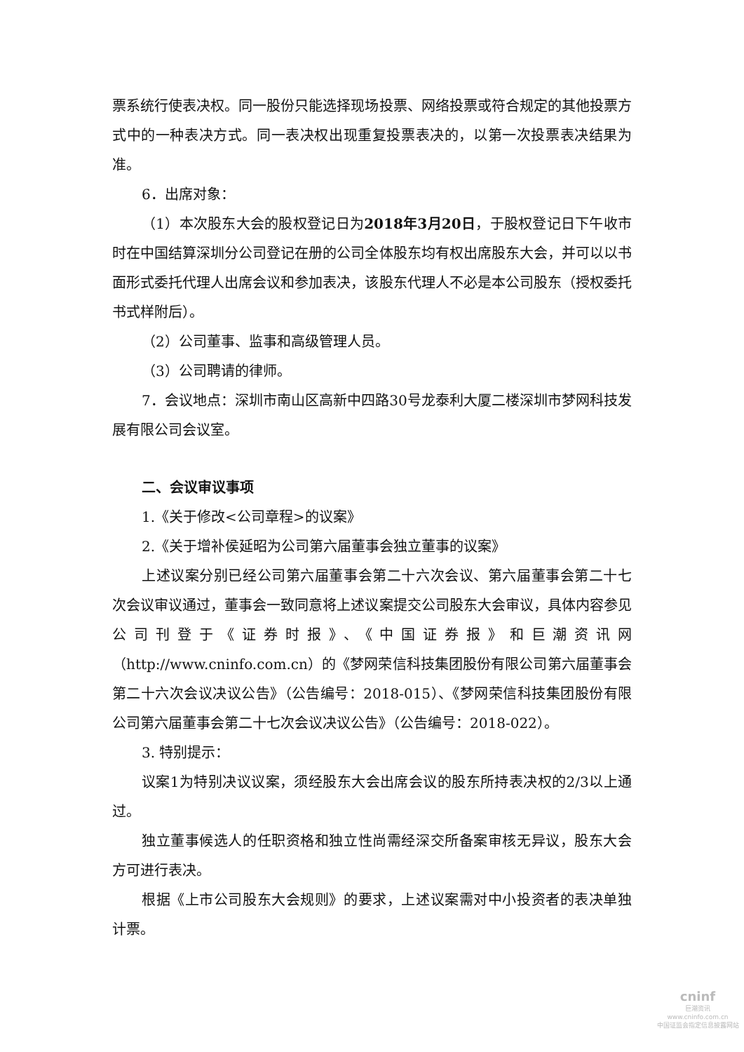票系统行使表决权。同一股份只能选择现场投票、网络投票或符合规定的其他投票方式中的一种表决方式。同一表决权出现重复投票表决的，以第一次投票表决结果为准。
6．出席对象：
（1）本次股东大会的股权登记日为2018年3月20日，于股权登记日下午收市时在中国结算深圳分公司登记在册的公司全体股东均有权出席股东大会，并可以以书面形式委托代理人出席会议和参加表决，该股东代理人不必是本公司股东（授权委托书式样附后）。
（2）公司董事、监事和高级管理人员。
（3）公司聘请的律师。
7．会议地点：深圳市南山区高新中四路30号龙泰利大厦二楼深圳市梦网科技发展有限公司会议室。
二、会议审议事项
1.《关于修改<公司章程>的议案》
2.《关于增补侯延昭为公司第六届董事会独立董事的议案》
上述议案分别已经公司第六届董事会第二十六次会议、第六届董事会第二十七次会议审议通过，董事会一致同意将上述议案提交公司股东大会审议，具体内容参见公司刊登于《证券时报》、《中国证券报》和巨潮资讯网（http://www.cninfo.com.cn）的《梦网荣信科技集团股份有限公司第六届董事会第二十六次会议决议公告》（公告编号：2018-015）、《梦网荣信科技集团股份有限公司第六届董事会第二十七次会议决议公告》（公告编号：2018-022）。
3. 特别提示：
议案1为特别决议议案，须经股东大会出席会议的股东所持表决权的2/3以上通过。
独立董事候选人的任职资格和独立性尚需经深交所备案审核无异议，股东大会方可进行表决。
根据《上市公司股东大会规则》的要求，上述议案需对中小投资者的表决单独计票。
cninf
巨潮资讯
www.cninfo.com.cn
中国证监会指定信息披露网站